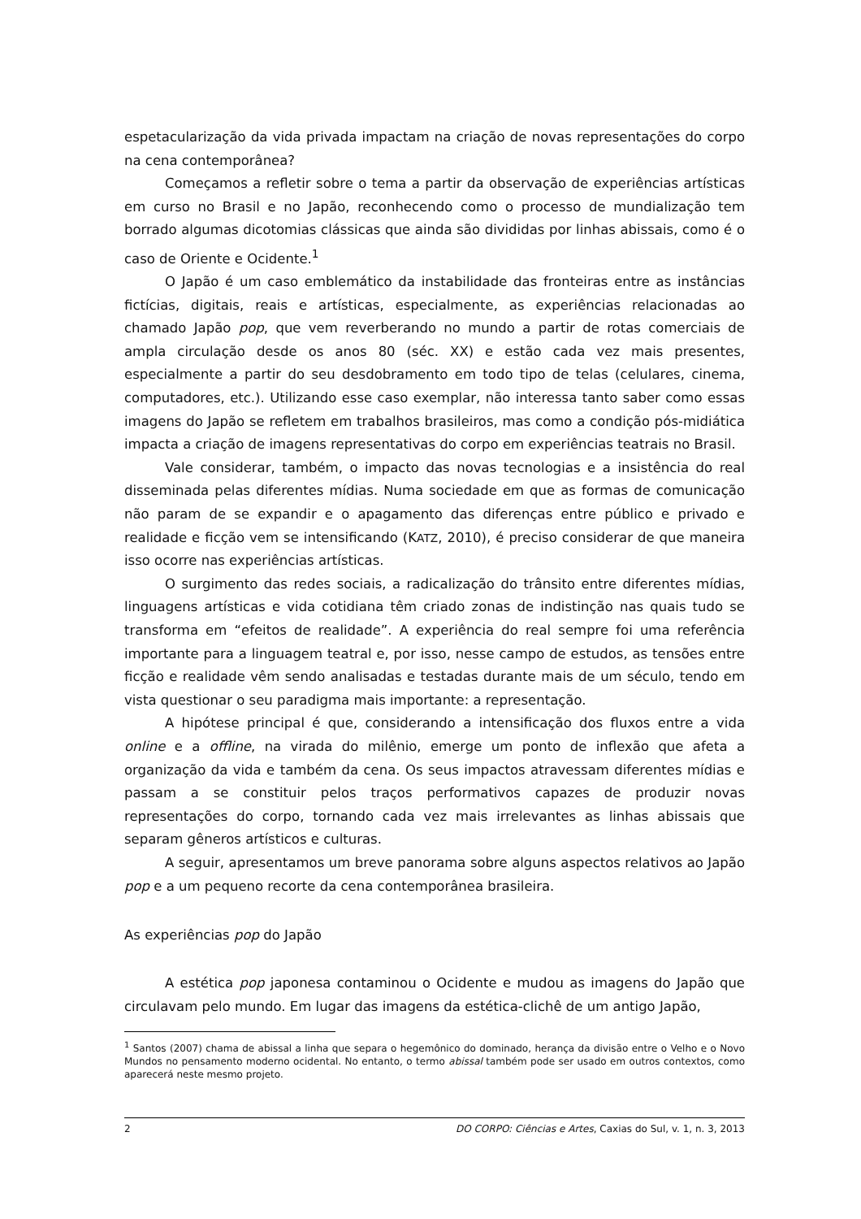espetacularização da vida privada impactam na criação de novas representações do corpo na cena contemporânea?
Começamos a refletir sobre o tema a partir da observação de experiências artísticas em curso no Brasil e no Japão, reconhecendo como o processo de mundialização tem borrado algumas dicotomias clássicas que ainda são divididas por linhas abissais, como é o caso de Oriente e Ocidente.<sup>1</sup>
O Japão é um caso emblemático da instabilidade das fronteiras entre as instâncias fictícias, digitais, reais e artísticas, especialmente, as experiências relacionadas ao chamado Japão pop, que vem reverberando no mundo a partir de rotas comerciais de ampla circulação desde os anos 80 (séc. XX) e estão cada vez mais presentes, especialmente a partir do seu desdobramento em todo tipo de telas (celulares, cinema, computadores, etc.). Utilizando esse caso exemplar, não interessa tanto saber como essas imagens do Japão se refletem em trabalhos brasileiros, mas como a condição pós-midiática impacta a criação de imagens representativas do corpo em experiências teatrais no Brasil.
Vale considerar, também, o impacto das novas tecnologias e a insistência do real disseminada pelas diferentes mídias. Numa sociedade em que as formas de comunicação não param de se expandir e o apagamento das diferenças entre público e privado e realidade e ficção vem se intensificando (KATZ, 2010), é preciso considerar de que maneira isso ocorre nas experiências artísticas.
O surgimento das redes sociais, a radicalização do trânsito entre diferentes mídias, linguagens artísticas e vida cotidiana têm criado zonas de indistinção nas quais tudo se transforma em “efeitos de realidade”. A experiência do real sempre foi uma referência importante para a linguagem teatral e, por isso, nesse campo de estudos, as tensões entre ficção e realidade vêm sendo analisadas e testadas durante mais de um século, tendo em vista questionar o seu paradigma mais importante: a representação.
A hipótese principal é que, considerando a intensificação dos fluxos entre a vida online e a offline, na virada do milênio, emerge um ponto de inflexão que afeta a organização da vida e também da cena. Os seus impactos atravessam diferentes mídias e passam a se constituir pelos traços performativos capazes de produzir novas representações do corpo, tornando cada vez mais irrelevantes as linhas abissais que separam gêneros artísticos e culturas.
A seguir, apresentamos um breve panorama sobre alguns aspectos relativos ao Japão pop e a um pequeno recorte da cena contemporânea brasileira.
As experiências pop do Japão
A estética pop japonesa contaminou o Ocidente e mudou as imagens do Japão que circulavam pelo mundo. Em lugar das imagens da estética-clichê de um antigo Japão,
<sup>1</sup> Santos (2007) chama de abissal a linha que separa o hegemônico do dominado, herança da divisão entre o Velho e o Novo Mundos no pensamento moderno ocidental. No entanto, o termo abissal também pode ser usado em outros contextos, como aparecerá neste mesmo projeto.
2 DO CORPO: Ciências e Artes, Caxias do Sul, v. 1, n. 3, 2013